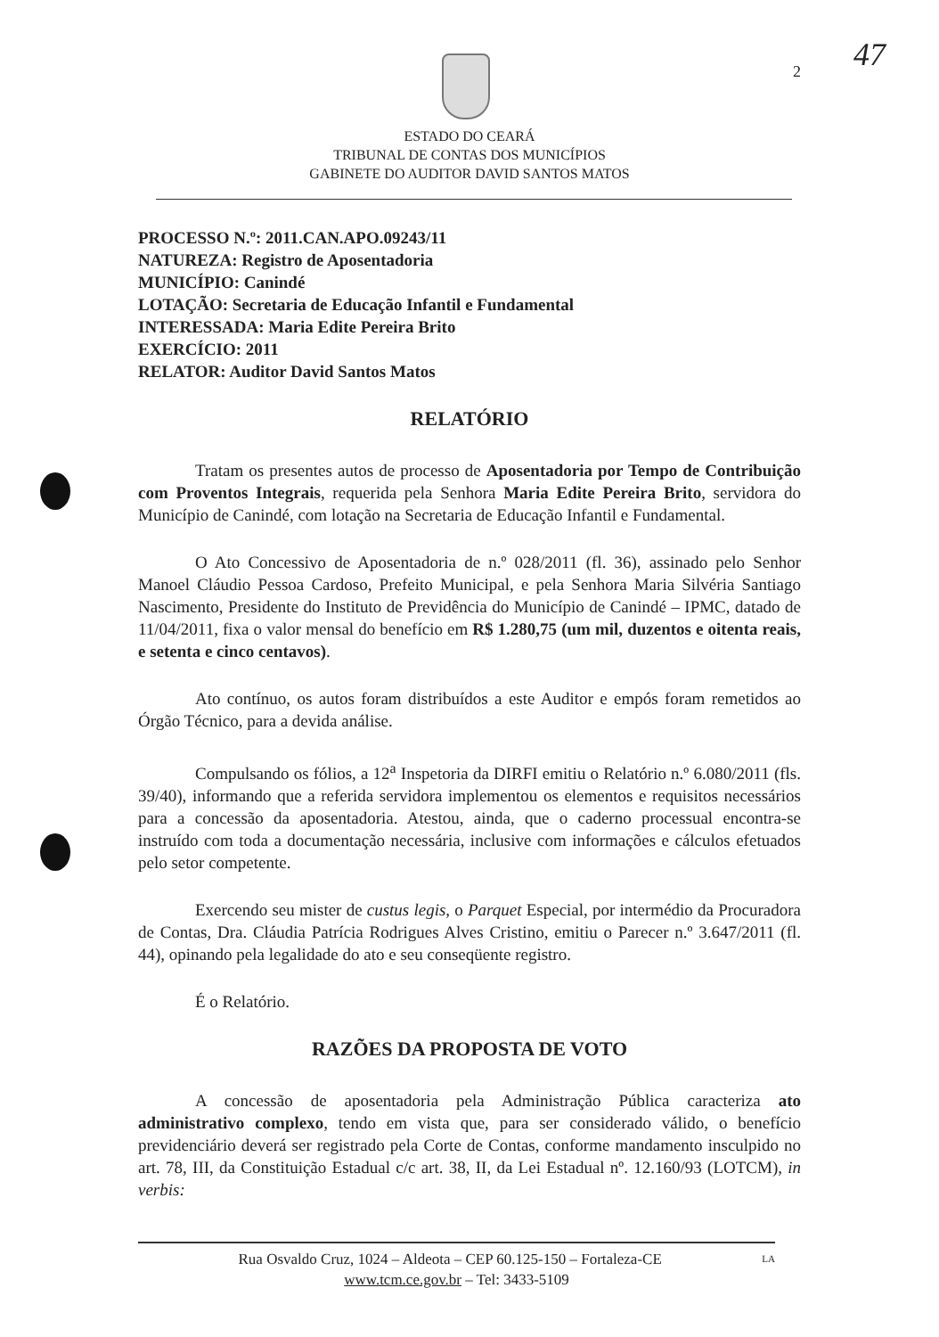47
2
ESTADO DO CEARÁ
TRIBUNAL DE CONTAS DOS MUNICÍPIOS
GABINETE DO AUDITOR DAVID SANTOS MATOS
PROCESSO N.º: 2011.CAN.APO.09243/11
NATUREZA: Registro de Aposentadoria
MUNICÍPIO: Canindé
LOTAÇÃO: Secretaria de Educação Infantil e Fundamental
INTERESSADA: Maria Edite Pereira Brito
EXERCÍCIO: 2011
RELATOR: Auditor David Santos Matos
RELATÓRIO
Tratam os presentes autos de processo de Aposentadoria por Tempo de Contribuição com Proventos Integrais, requerida pela Senhora Maria Edite Pereira Brito, servidora do Município de Canindé, com lotação na Secretaria de Educação Infantil e Fundamental.
O Ato Concessivo de Aposentadoria de n.º 028/2011 (fl. 36), assinado pelo Senhor Manoel Cláudio Pessoa Cardoso, Prefeito Municipal, e pela Senhora Maria Silvéria Santiago Nascimento, Presidente do Instituto de Previdência do Município de Canindé – IPMC, datado de 11/04/2011, fixa o valor mensal do benefício em R$ 1.280,75 (um mil, duzentos e oitenta reais, e setenta e cinco centavos).
Ato contínuo, os autos foram distribuídos a este Auditor e empós foram remetidos ao Órgão Técnico, para a devida análise.
Compulsando os fólios, a 12<sup>a</sup> Inspetoria da DIRFI emitiu o Relatório n.º 6.080/2011 (fls. 39/40), informando que a referida servidora implementou os elementos e requisitos necessários para a concessão da aposentadoria. Atestou, ainda, que o caderno processual encontra-se instruído com toda a documentação necessária, inclusive com informações e cálculos efetuados pelo setor competente.
Exercendo seu mister de custus legis, o Parquet Especial, por intermédio da Procuradora de Contas, Dra. Cláudia Patrícia Rodrigues Alves Cristino, emitiu o Parecer n.º 3.647/2011 (fl. 44), opinando pela legalidade do ato e seu conseqüente registro.
É o Relatório.
RAZÕES DA PROPOSTA DE VOTO
A concessão de aposentadoria pela Administração Pública caracteriza ato administrativo complexo, tendo em vista que, para ser considerado válido, o benefício previdenciário deverá ser registrado pela Corte de Contas, conforme mandamento insculpido no art. 78, III, da Constituição Estadual c/c art. 38, II, da Lei Estadual nº. 12.160/93 (LOTCM), in verbis:
Rua Osvaldo Cruz, 1024 – Aldeota – CEP 60.125-150 – Fortaleza-CE LA
www.tcm.ce.gov.br – Tel: 3433-5109